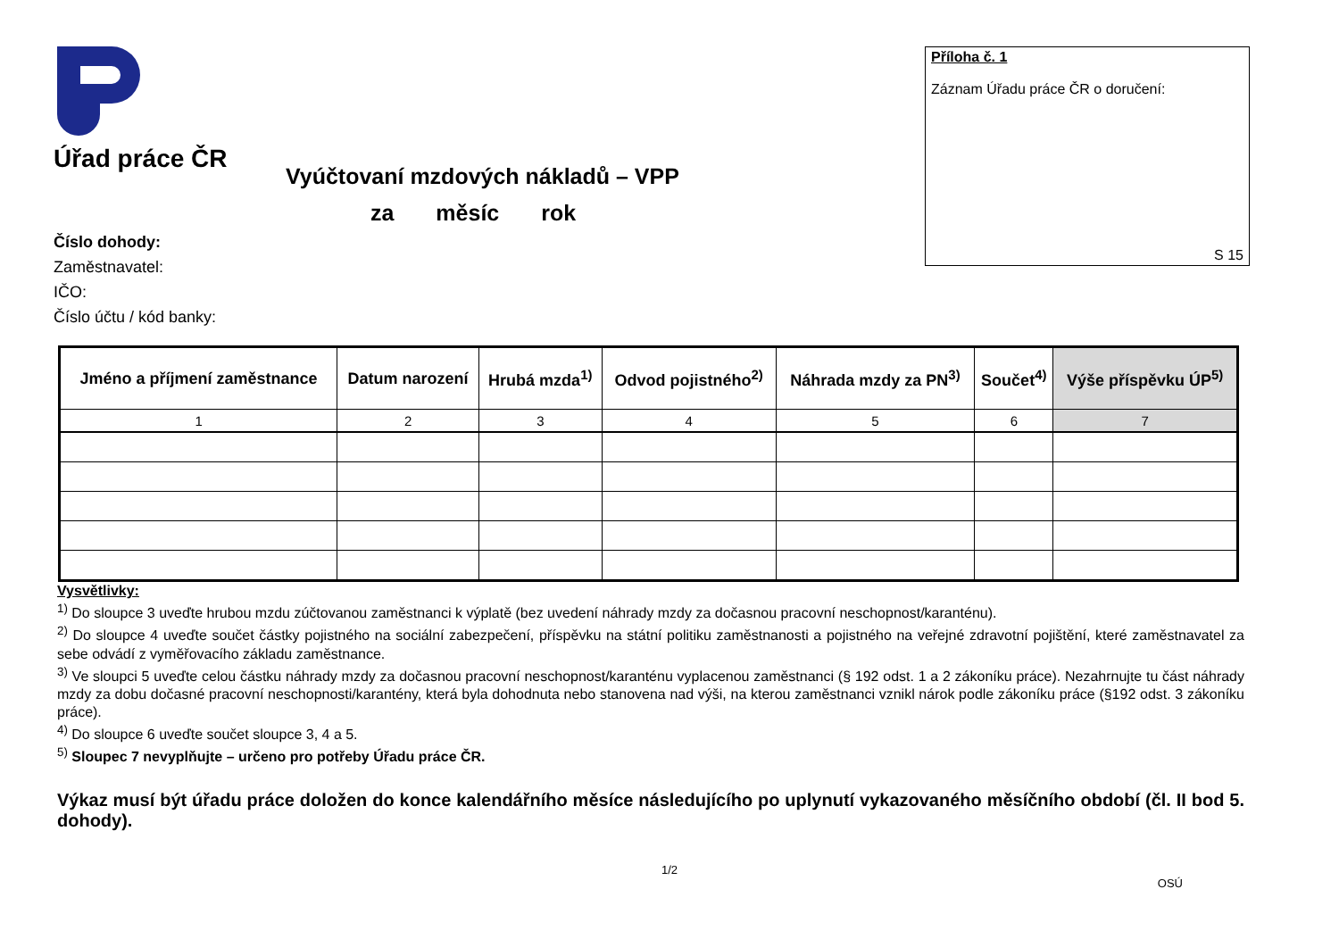Úřad práce ČR
Příloha č. 1
Záznam Úřadu práce ČR o doručení:
S 15
Vyúčtovaní mzdových nákladů – VPP
za měsíc rok
Číslo dohody:
Zaměstnavatel:
IČO:
Číslo účtu / kód banky:
| Jméno a příjmení zaměstnance | Datum narození | Hrubá mzda<sup>1)</sup> | Odvod pojistného<sup>2)</sup> | Náhrada mzdy za PN<sup>3)</sup> | Součet<sup>4)</sup> | Výše příspěvku ÚP<sup>5)</sup> |
| --- | --- | --- | --- | --- | --- | --- |
| 1 | 2 | 3 | 4 | 5 | 6 | 7 |
Vysvětlivky:
<sup>1)</sup> Do sloupce 3 uveďte hrubou mzdu zúčtovanou zaměstnanci k výplatě (bez uvedení náhrady mzdy za dočasnou pracovní neschopnost/karanténu).
<sup>2)</sup> Do sloupce 4 uveďte součet částky pojistného na sociální zabezpečení, příspěvku na státní politiku zaměstnanosti a pojistného na veřejné zdravotní pojištění, které zaměstnavatel za sebe odvádí z vyměřovacího základu zaměstnance.
<sup>3)</sup> Ve sloupci 5 uveďte celou částku náhrady mzdy za dočasnou pracovní neschopnost/karanténu vyplacenou zaměstnanci (§ 192 odst. 1 a 2 zákoníku práce). Nezahrnujte tu část náhrady mzdy za dobu dočasné pracovní neschopnosti/karantény, která byla dohodnuta nebo stanovena nad výši, na kterou zaměstnanci vznikl nárok podle zákoníku práce (§192 odst. 3 zákoníku práce).
<sup>4)</sup> Do sloupce 6 uveďte součet sloupce 3, 4 a 5.
<sup>5)</sup> Sloupec 7 nevyplňujte – určeno pro potřeby Úřadu práce ČR.
Výkaz musí být úřadu práce doložen do konce kalendářního měsíce následujícího po uplynutí vykazovaného měsíčního období (čl. II bod 5. dohody).
1/2
OSÚ